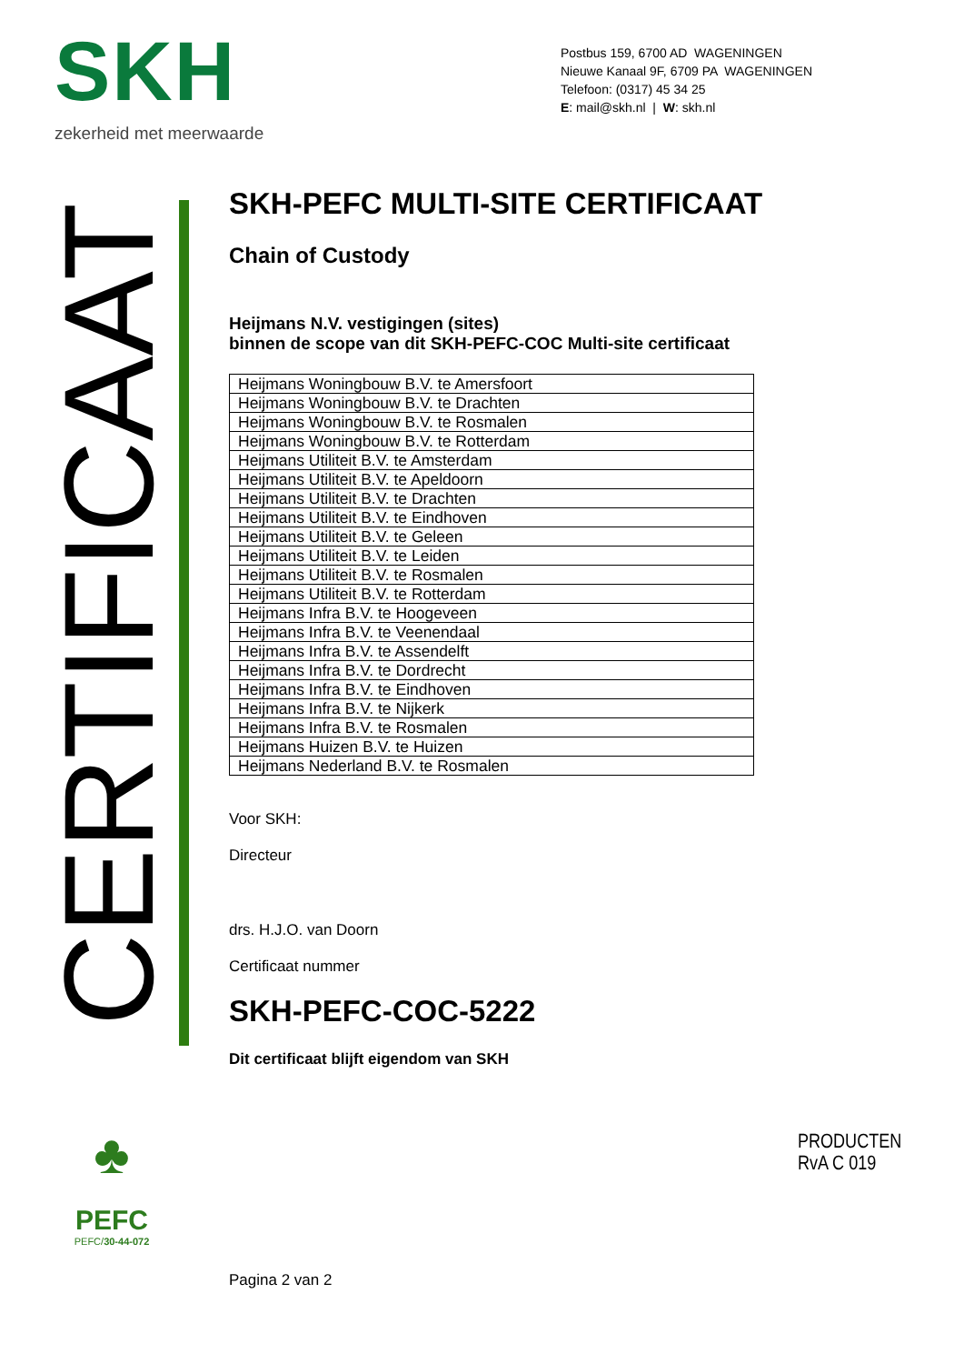SKH
zekerheid met meerwaarde
Postbus 159, 6700 AD WAGENINGEN
Nieuwe Kanaal 9F, 6709 PA WAGENINGEN
Telefoon: (0317) 45 34 25
E: mail@skh.nl | W: skh.nl
CERTIFICAAT
SKH-PEFC MULTI-SITE CERTIFICAAT
Chain of Custody
Heijmans N.V. vestigingen (sites)
binnen de scope van dit SKH-PEFC-COC Multi-site certificaat
| Heijmans Woningbouw B.V. te Amersfoort |
| Heijmans Woningbouw B.V. te Drachten |
| Heijmans Woningbouw B.V. te Rosmalen |
| Heijmans Woningbouw B.V. te Rotterdam |
| Heijmans Utiliteit B.V. te Amsterdam |
| Heijmans Utiliteit B.V. te Apeldoorn |
| Heijmans Utiliteit B.V. te Drachten |
| Heijmans Utiliteit B.V. te Eindhoven |
| Heijmans Utiliteit B.V. te Geleen |
| Heijmans Utiliteit B.V. te Leiden |
| Heijmans Utiliteit B.V. te Rosmalen |
| Heijmans Utiliteit B.V. te Rotterdam |
| Heijmans Infra B.V. te Hoogeveen |
| Heijmans Infra B.V. te Veenendaal |
| Heijmans Infra B.V. te Assendelft |
| Heijmans Infra B.V. te Dordrecht |
| Heijmans Infra B.V. te Eindhoven |
| Heijmans Infra B.V. te Nijkerk |
| Heijmans Infra B.V. te Rosmalen |
| Heijmans Huizen B.V. te Huizen |
| Heijmans Nederland B.V. te Rosmalen |
Voor SKH:
Directeur
drs. H.J.O. van Doorn
Certificaat nummer
SKH-PEFC-COC-5222
Dit certificaat blijft eigendom van SKH
♣
PEFC
PEFC/30-44-072
PRODUCTEN
RvA C 019
Pagina 2 van 2